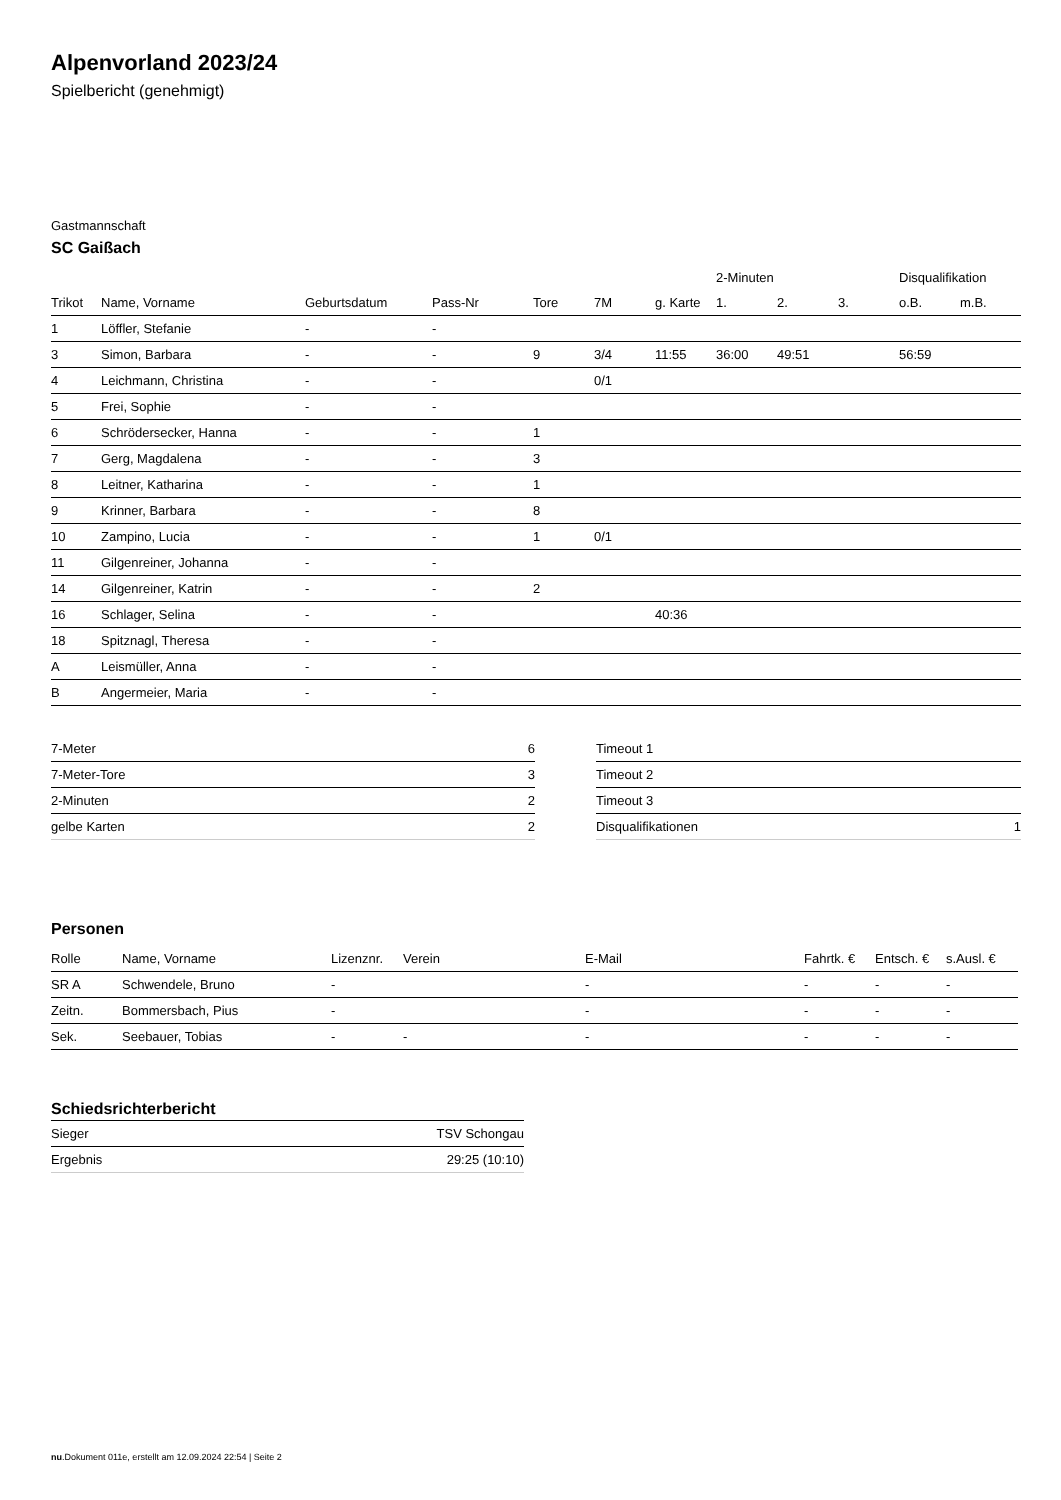Alpenvorland 2023/24
Spielbericht (genehmigt)
Gastmannschaft
SC Gaißach
| | | | | | | | 2-Minuten | | | Disqualifikation | |
| --- | --- | --- | --- | --- | --- | --- | --- | --- | --- | --- | --- |
| Trikot | Name, Vorname | Geburtsdatum | Pass-Nr | Tore | 7M | g. Karte | 1. | 2. | 3. | o.B. | m.B. |
| 1 | Löffler, Stefanie | - | - | | | | | | | | |
| 3 | Simon, Barbara | - | - | 9 | 3/4 | 11:55 | 36:00 | 49:51 | | 56:59 | |
| 4 | Leichmann, Christina | - | - | | 0/1 | | | | | | |
| 5 | Frei, Sophie | - | - | | | | | | | | |
| 6 | Schrödersecker, Hanna | - | - | 1 | | | | | | | |
| 7 | Gerg, Magdalena | - | - | 3 | | | | | | | |
| 8 | Leitner, Katharina | - | - | 1 | | | | | | | |
| 9 | Krinner, Barbara | - | - | 8 | | | | | | | |
| 10 | Zampino, Lucia | - | - | 1 | 0/1 | | | | | | |
| 11 | Gilgenreiner, Johanna | - | - | | | | | | | | |
| 14 | Gilgenreiner, Katrin | - | - | 2 | | | | | | | |
| 16 | Schlager, Selina | - | - | | | 40:36 | | | | | |
| 18 | Spitznagl, Theresa | - | - | | | | | | | | |
| A | Leismüller, Anna | - | - | | | | | | | | |
| B | Angermeier, Maria | - | - | | | | | | | | |
| 7-Meter | 6 |
| 7-Meter-Tore | 3 |
| 2-Minuten | 2 |
| gelbe Karten | 2 |
| Timeout 1 | |
| Timeout 2 | |
| Timeout 3 | |
| Disqualifikationen | 1 |
Personen
| Rolle | Name, Vorname | Lizenznr. | Verein | E-Mail | Fahrtk. € | Entsch. € | s.Ausl. € |
| --- | --- | --- | --- | --- | --- | --- | --- |
| SR A | Schwendele, Bruno | - | | - | - | - | - |
| Zeitn. | Bommersbach, Pius | - | | - | - | - | - |
| Sek. | Seebauer, Tobias | - | - | - | - | - | - |
Schiedsrichterbericht
| Sieger | TSV Schongau |
| Ergebnis | 29:25 (10:10) |
nu.Dokument 011e, erstellt am 12.09.2024 22:54 | Seite 2